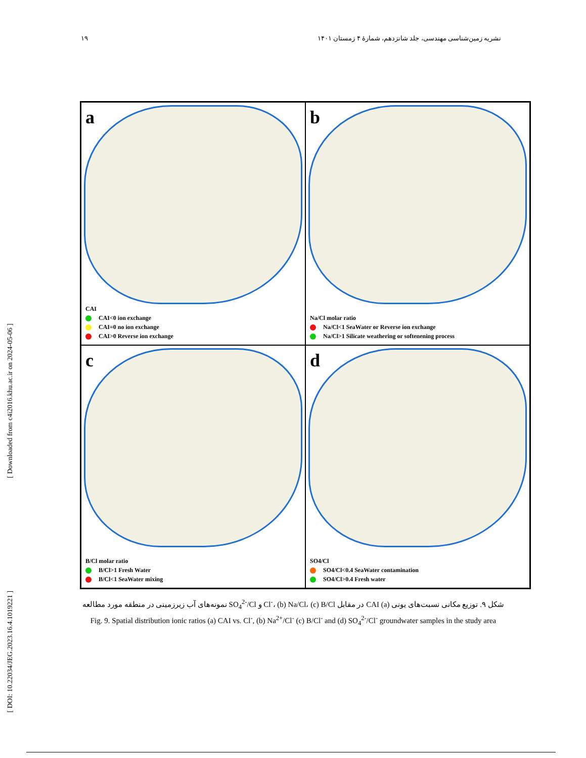۱۹ نشریه زمین‌شناسی مهندسی، جلد شانزدهم، شمارهٔ ۴ زمستان ۱۴۰۱
[ DOI: 10.22034/JEG.2023.16.4.1019221 ] [ Downloaded from c4i2016.khu.ac.ir on 2024-05-06 ]
a
CAI
CAI<0 ion exchange
CAI=0 no ion exchange
CAI>0 Reverse ion exchange
b
Na/Cl molar ratio
Na/Cl<1 SeaWater or Reverse ion exchange
Na/Cl>1 Silicate weathering or softenening process
c
B/Cl molar ratio
B/Cl>1 Fresh Water
B/Cl<1 SeaWater mixing
d
SO4/Cl
SO4/Cl<0.4 SeaWater contamination
SO4/Cl>0.4 Fresh water
شکل ۹. توزیع مکانی نسبت‌های یونی (a) CAI در مقابل Cl<sup>-</sup>، (b) Na/Cl، (c) B/Cl و SO<sub>4</sub><sup>2-</sup>/Cl نمونه‌های آب زیرزمینی در منطقه مورد مطالعه
Fig. 9. Spatial distribution ionic ratios (a) CAI vs. Cl<sup>-</sup>, (b) Na<sup>2+</sup>/Cl<sup>-</sup> (c) B/Cl<sup>-</sup> and (d) SO<sub>4</sub><sup>2-</sup>/Cl<sup>-</sup> groundwater samples in the study area